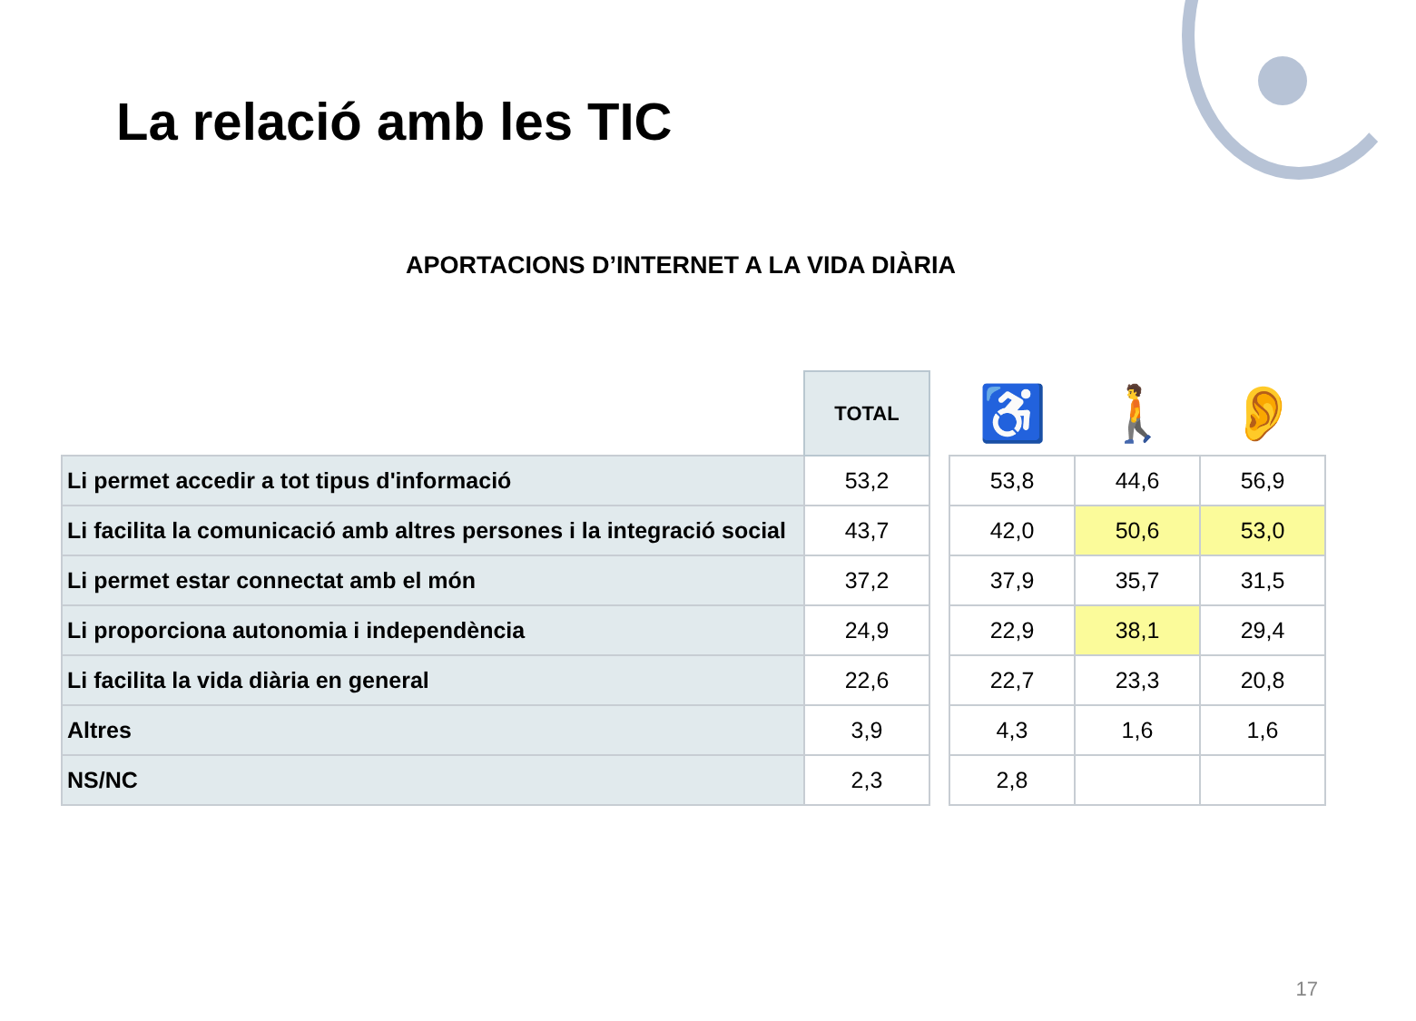La relació amb les TIC
APORTACIONS D’INTERNET A LA VIDA DIÀRIA
| | TOTAL | | ♿ | 🚶 | 👂 |
| --- | --- | --- | --- | --- | --- |
| Li permet accedir a tot tipus d'informació | 53,2 | | 53,8 | 44,6 | 56,9 |
| Li facilita la comunicació amb altres persones i la integració social | 43,7 | | 42,0 | 50,6 | 53,0 |
| Li permet estar connectat amb el món | 37,2 | | 37,9 | 35,7 | 31,5 |
| Li proporciona autonomia i independència | 24,9 | | 22,9 | 38,1 | 29,4 |
| Li facilita la vida diària en general | 22,6 | | 22,7 | 23,3 | 20,8 |
| Altres | 3,9 | | 4,3 | 1,6 | 1,6 |
| NS/NC | 2,3 | | 2,8 | | |
17